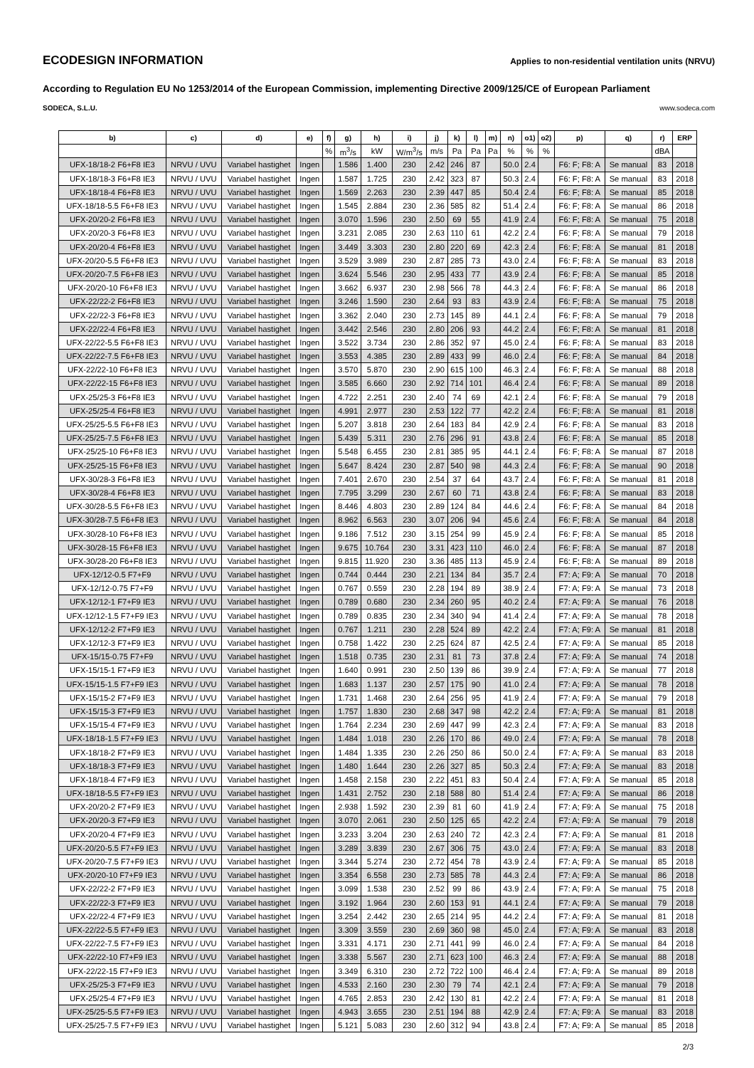ECODESIGN INFORMATION
Applies to non-residential ventilation units (NRVU)
According to Regulation EU No 1253/2014 of the European Commission, implementing Directive 2009/125/CE of European Parliament
SODECA, S.L.U. www.sodeca.com
| b) | c) | d) | e) | f) | g) | h) | i) | j) | k) | l) | m) | n) | o1) | o2) | p) | q) | r) | ERP |
| --- | --- | --- | --- | --- | --- | --- | --- | --- | --- | --- | --- | --- | --- | --- | --- | --- | --- | --- |
| | | | | % | m<sup>3</sup>/s | kW | W/m<sup>3</sup>/s | m/s | Pa | Pa | Pa | % | % | % | | | dBA | |
| UFX-18/18-2 F6+F8 IE3 | NRVU / UVU | Variabel hastighet | Ingen | | 1.586 | 1.400 | 230 | 2.42 | 246 | 87 | | 50.0 | 2.4 | | F6: F; F8: A | Se manual | 83 | 2018 |
| UFX-18/18-3 F6+F8 IE3 | NRVU / UVU | Variabel hastighet | Ingen | | 1.587 | 1.725 | 230 | 2.42 | 323 | 87 | | 50.3 | 2.4 | | F6: F; F8: A | Se manual | 83 | 2018 |
| UFX-18/18-4 F6+F8 IE3 | NRVU / UVU | Variabel hastighet | Ingen | | 1.569 | 2.263 | 230 | 2.39 | 447 | 85 | | 50.4 | 2.4 | | F6: F; F8: A | Se manual | 85 | 2018 |
| UFX-18/18-5.5 F6+F8 IE3 | NRVU / UVU | Variabel hastighet | Ingen | | 1.545 | 2.884 | 230 | 2.36 | 585 | 82 | | 51.4 | 2.4 | | F6: F; F8: A | Se manual | 86 | 2018 |
| UFX-20/20-2 F6+F8 IE3 | NRVU / UVU | Variabel hastighet | Ingen | | 3.070 | 1.596 | 230 | 2.50 | 69 | 55 | | 41.9 | 2.4 | | F6: F; F8: A | Se manual | 75 | 2018 |
| UFX-20/20-3 F6+F8 IE3 | NRVU / UVU | Variabel hastighet | Ingen | | 3.231 | 2.085 | 230 | 2.63 | 110 | 61 | | 42.2 | 2.4 | | F6: F; F8: A | Se manual | 79 | 2018 |
| UFX-20/20-4 F6+F8 IE3 | NRVU / UVU | Variabel hastighet | Ingen | | 3.449 | 3.303 | 230 | 2.80 | 220 | 69 | | 42.3 | 2.4 | | F6: F; F8: A | Se manual | 81 | 2018 |
| UFX-20/20-5.5 F6+F8 IE3 | NRVU / UVU | Variabel hastighet | Ingen | | 3.529 | 3.989 | 230 | 2.87 | 285 | 73 | | 43.0 | 2.4 | | F6: F; F8: A | Se manual | 83 | 2018 |
| UFX-20/20-7.5 F6+F8 IE3 | NRVU / UVU | Variabel hastighet | Ingen | | 3.624 | 5.546 | 230 | 2.95 | 433 | 77 | | 43.9 | 2.4 | | F6: F; F8: A | Se manual | 85 | 2018 |
| UFX-20/20-10 F6+F8 IE3 | NRVU / UVU | Variabel hastighet | Ingen | | 3.662 | 6.937 | 230 | 2.98 | 566 | 78 | | 44.3 | 2.4 | | F6: F; F8: A | Se manual | 86 | 2018 |
| UFX-22/22-2 F6+F8 IE3 | NRVU / UVU | Variabel hastighet | Ingen | | 3.246 | 1.590 | 230 | 2.64 | 93 | 83 | | 43.9 | 2.4 | | F6: F; F8: A | Se manual | 75 | 2018 |
| UFX-22/22-3 F6+F8 IE3 | NRVU / UVU | Variabel hastighet | Ingen | | 3.362 | 2.040 | 230 | 2.73 | 145 | 89 | | 44.1 | 2.4 | | F6: F; F8: A | Se manual | 79 | 2018 |
| UFX-22/22-4 F6+F8 IE3 | NRVU / UVU | Variabel hastighet | Ingen | | 3.442 | 2.546 | 230 | 2.80 | 206 | 93 | | 44.2 | 2.4 | | F6: F; F8: A | Se manual | 81 | 2018 |
| UFX-22/22-5.5 F6+F8 IE3 | NRVU / UVU | Variabel hastighet | Ingen | | 3.522 | 3.734 | 230 | 2.86 | 352 | 97 | | 45.0 | 2.4 | | F6: F; F8: A | Se manual | 83 | 2018 |
| UFX-22/22-7.5 F6+F8 IE3 | NRVU / UVU | Variabel hastighet | Ingen | | 3.553 | 4.385 | 230 | 2.89 | 433 | 99 | | 46.0 | 2.4 | | F6: F; F8: A | Se manual | 84 | 2018 |
| UFX-22/22-10 F6+F8 IE3 | NRVU / UVU | Variabel hastighet | Ingen | | 3.570 | 5.870 | 230 | 2.90 | 615 | 100 | | 46.3 | 2.4 | | F6: F; F8: A | Se manual | 88 | 2018 |
| UFX-22/22-15 F6+F8 IE3 | NRVU / UVU | Variabel hastighet | Ingen | | 3.585 | 6.660 | 230 | 2.92 | 714 | 101 | | 46.4 | 2.4 | | F6: F; F8: A | Se manual | 89 | 2018 |
| UFX-25/25-3 F6+F8 IE3 | NRVU / UVU | Variabel hastighet | Ingen | | 4.722 | 2.251 | 230 | 2.40 | 74 | 69 | | 42.1 | 2.4 | | F6: F; F8: A | Se manual | 79 | 2018 |
| UFX-25/25-4 F6+F8 IE3 | NRVU / UVU | Variabel hastighet | Ingen | | 4.991 | 2.977 | 230 | 2.53 | 122 | 77 | | 42.2 | 2.4 | | F6: F; F8: A | Se manual | 81 | 2018 |
| UFX-25/25-5.5 F6+F8 IE3 | NRVU / UVU | Variabel hastighet | Ingen | | 5.207 | 3.818 | 230 | 2.64 | 183 | 84 | | 42.9 | 2.4 | | F6: F; F8: A | Se manual | 83 | 2018 |
| UFX-25/25-7.5 F6+F8 IE3 | NRVU / UVU | Variabel hastighet | Ingen | | 5.439 | 5.311 | 230 | 2.76 | 296 | 91 | | 43.8 | 2.4 | | F6: F; F8: A | Se manual | 85 | 2018 |
| UFX-25/25-10 F6+F8 IE3 | NRVU / UVU | Variabel hastighet | Ingen | | 5.548 | 6.455 | 230 | 2.81 | 385 | 95 | | 44.1 | 2.4 | | F6: F; F8: A | Se manual | 87 | 2018 |
| UFX-25/25-15 F6+F8 IE3 | NRVU / UVU | Variabel hastighet | Ingen | | 5.647 | 8.424 | 230 | 2.87 | 540 | 98 | | 44.3 | 2.4 | | F6: F; F8: A | Se manual | 90 | 2018 |
| UFX-30/28-3 F6+F8 IE3 | NRVU / UVU | Variabel hastighet | Ingen | | 7.401 | 2.670 | 230 | 2.54 | 37 | 64 | | 43.7 | 2.4 | | F6: F; F8: A | Se manual | 81 | 2018 |
| UFX-30/28-4 F6+F8 IE3 | NRVU / UVU | Variabel hastighet | Ingen | | 7.795 | 3.299 | 230 | 2.67 | 60 | 71 | | 43.8 | 2.4 | | F6: F; F8: A | Se manual | 83 | 2018 |
| UFX-30/28-5.5 F6+F8 IE3 | NRVU / UVU | Variabel hastighet | Ingen | | 8.446 | 4.803 | 230 | 2.89 | 124 | 84 | | 44.6 | 2.4 | | F6: F; F8: A | Se manual | 84 | 2018 |
| UFX-30/28-7.5 F6+F8 IE3 | NRVU / UVU | Variabel hastighet | Ingen | | 8.962 | 6.563 | 230 | 3.07 | 206 | 94 | | 45.6 | 2.4 | | F6: F; F8: A | Se manual | 84 | 2018 |
| UFX-30/28-10 F6+F8 IE3 | NRVU / UVU | Variabel hastighet | Ingen | | 9.186 | 7.512 | 230 | 3.15 | 254 | 99 | | 45.9 | 2.4 | | F6: F; F8: A | Se manual | 85 | 2018 |
| UFX-30/28-15 F6+F8 IE3 | NRVU / UVU | Variabel hastighet | Ingen | | 9.675 | 10.764 | 230 | 3.31 | 423 | 110 | | 46.0 | 2.4 | | F6: F; F8: A | Se manual | 87 | 2018 |
| UFX-30/28-20 F6+F8 IE3 | NRVU / UVU | Variabel hastighet | Ingen | | 9.815 | 11.920 | 230 | 3.36 | 485 | 113 | | 45.9 | 2.4 | | F6: F; F8: A | Se manual | 89 | 2018 |
| UFX-12/12-0.5 F7+F9 | NRVU / UVU | Variabel hastighet | Ingen | | 0.744 | 0.444 | 230 | 2.21 | 134 | 84 | | 35.7 | 2.4 | | F7: A; F9: A | Se manual | 70 | 2018 |
| UFX-12/12-0.75 F7+F9 | NRVU / UVU | Variabel hastighet | Ingen | | 0.767 | 0.559 | 230 | 2.28 | 194 | 89 | | 38.9 | 2.4 | | F7: A; F9: A | Se manual | 73 | 2018 |
| UFX-12/12-1 F7+F9 IE3 | NRVU / UVU | Variabel hastighet | Ingen | | 0.789 | 0.680 | 230 | 2.34 | 260 | 95 | | 40.2 | 2.4 | | F7: A; F9: A | Se manual | 76 | 2018 |
| UFX-12/12-1.5 F7+F9 IE3 | NRVU / UVU | Variabel hastighet | Ingen | | 0.789 | 0.835 | 230 | 2.34 | 340 | 94 | | 41.4 | 2.4 | | F7: A; F9: A | Se manual | 78 | 2018 |
| UFX-12/12-2 F7+F9 IE3 | NRVU / UVU | Variabel hastighet | Ingen | | 0.767 | 1.211 | 230 | 2.28 | 524 | 89 | | 42.2 | 2.4 | | F7: A; F9: A | Se manual | 81 | 2018 |
| UFX-12/12-3 F7+F9 IE3 | NRVU / UVU | Variabel hastighet | Ingen | | 0.758 | 1.422 | 230 | 2.25 | 624 | 87 | | 42.5 | 2.4 | | F7: A; F9: A | Se manual | 85 | 2018 |
| UFX-15/15-0.75 F7+F9 | NRVU / UVU | Variabel hastighet | Ingen | | 1.518 | 0.735 | 230 | 2.31 | 81 | 73 | | 37.8 | 2.4 | | F7: A; F9: A | Se manual | 74 | 2018 |
| UFX-15/15-1 F7+F9 IE3 | NRVU / UVU | Variabel hastighet | Ingen | | 1.640 | 0.991 | 230 | 2.50 | 139 | 86 | | 39.9 | 2.4 | | F7: A; F9: A | Se manual | 77 | 2018 |
| UFX-15/15-1.5 F7+F9 IE3 | NRVU / UVU | Variabel hastighet | Ingen | | 1.683 | 1.137 | 230 | 2.57 | 175 | 90 | | 41.0 | 2.4 | | F7: A; F9: A | Se manual | 78 | 2018 |
| UFX-15/15-2 F7+F9 IE3 | NRVU / UVU | Variabel hastighet | Ingen | | 1.731 | 1.468 | 230 | 2.64 | 256 | 95 | | 41.9 | 2.4 | | F7: A; F9: A | Se manual | 79 | 2018 |
| UFX-15/15-3 F7+F9 IE3 | NRVU / UVU | Variabel hastighet | Ingen | | 1.757 | 1.830 | 230 | 2.68 | 347 | 98 | | 42.2 | 2.4 | | F7: A; F9: A | Se manual | 81 | 2018 |
| UFX-15/15-4 F7+F9 IE3 | NRVU / UVU | Variabel hastighet | Ingen | | 1.764 | 2.234 | 230 | 2.69 | 447 | 99 | | 42.3 | 2.4 | | F7: A; F9: A | Se manual | 83 | 2018 |
| UFX-18/18-1.5 F7+F9 IE3 | NRVU / UVU | Variabel hastighet | Ingen | | 1.484 | 1.018 | 230 | 2.26 | 170 | 86 | | 49.0 | 2.4 | | F7: A; F9: A | Se manual | 78 | 2018 |
| UFX-18/18-2 F7+F9 IE3 | NRVU / UVU | Variabel hastighet | Ingen | | 1.484 | 1.335 | 230 | 2.26 | 250 | 86 | | 50.0 | 2.4 | | F7: A; F9: A | Se manual | 83 | 2018 |
| UFX-18/18-3 F7+F9 IE3 | NRVU / UVU | Variabel hastighet | Ingen | | 1.480 | 1.644 | 230 | 2.26 | 327 | 85 | | 50.3 | 2.4 | | F7: A; F9: A | Se manual | 83 | 2018 |
| UFX-18/18-4 F7+F9 IE3 | NRVU / UVU | Variabel hastighet | Ingen | | 1.458 | 2.158 | 230 | 2.22 | 451 | 83 | | 50.4 | 2.4 | | F7: A; F9: A | Se manual | 85 | 2018 |
| UFX-18/18-5.5 F7+F9 IE3 | NRVU / UVU | Variabel hastighet | Ingen | | 1.431 | 2.752 | 230 | 2.18 | 588 | 80 | | 51.4 | 2.4 | | F7: A; F9: A | Se manual | 86 | 2018 |
| UFX-20/20-2 F7+F9 IE3 | NRVU / UVU | Variabel hastighet | Ingen | | 2.938 | 1.592 | 230 | 2.39 | 81 | 60 | | 41.9 | 2.4 | | F7: A; F9: A | Se manual | 75 | 2018 |
| UFX-20/20-3 F7+F9 IE3 | NRVU / UVU | Variabel hastighet | Ingen | | 3.070 | 2.061 | 230 | 2.50 | 125 | 65 | | 42.2 | 2.4 | | F7: A; F9: A | Se manual | 79 | 2018 |
| UFX-20/20-4 F7+F9 IE3 | NRVU / UVU | Variabel hastighet | Ingen | | 3.233 | 3.204 | 230 | 2.63 | 240 | 72 | | 42.3 | 2.4 | | F7: A; F9: A | Se manual | 81 | 2018 |
| UFX-20/20-5.5 F7+F9 IE3 | NRVU / UVU | Variabel hastighet | Ingen | | 3.289 | 3.839 | 230 | 2.67 | 306 | 75 | | 43.0 | 2.4 | | F7: A; F9: A | Se manual | 83 | 2018 |
| UFX-20/20-7.5 F7+F9 IE3 | NRVU / UVU | Variabel hastighet | Ingen | | 3.344 | 5.274 | 230 | 2.72 | 454 | 78 | | 43.9 | 2.4 | | F7: A; F9: A | Se manual | 85 | 2018 |
| UFX-20/20-10 F7+F9 IE3 | NRVU / UVU | Variabel hastighet | Ingen | | 3.354 | 6.558 | 230 | 2.73 | 585 | 78 | | 44.3 | 2.4 | | F7: A; F9: A | Se manual | 86 | 2018 |
| UFX-22/22-2 F7+F9 IE3 | NRVU / UVU | Variabel hastighet | Ingen | | 3.099 | 1.538 | 230 | 2.52 | 99 | 86 | | 43.9 | 2.4 | | F7: A; F9: A | Se manual | 75 | 2018 |
| UFX-22/22-3 F7+F9 IE3 | NRVU / UVU | Variabel hastighet | Ingen | | 3.192 | 1.964 | 230 | 2.60 | 153 | 91 | | 44.1 | 2.4 | | F7: A; F9: A | Se manual | 79 | 2018 |
| UFX-22/22-4 F7+F9 IE3 | NRVU / UVU | Variabel hastighet | Ingen | | 3.254 | 2.442 | 230 | 2.65 | 214 | 95 | | 44.2 | 2.4 | | F7: A; F9: A | Se manual | 81 | 2018 |
| UFX-22/22-5.5 F7+F9 IE3 | NRVU / UVU | Variabel hastighet | Ingen | | 3.309 | 3.559 | 230 | 2.69 | 360 | 98 | | 45.0 | 2.4 | | F7: A; F9: A | Se manual | 83 | 2018 |
| UFX-22/22-7.5 F7+F9 IE3 | NRVU / UVU | Variabel hastighet | Ingen | | 3.331 | 4.171 | 230 | 2.71 | 441 | 99 | | 46.0 | 2.4 | | F7: A; F9: A | Se manual | 84 | 2018 |
| UFX-22/22-10 F7+F9 IE3 | NRVU / UVU | Variabel hastighet | Ingen | | 3.338 | 5.567 | 230 | 2.71 | 623 | 100 | | 46.3 | 2.4 | | F7: A; F9: A | Se manual | 88 | 2018 |
| UFX-22/22-15 F7+F9 IE3 | NRVU / UVU | Variabel hastighet | Ingen | | 3.349 | 6.310 | 230 | 2.72 | 722 | 100 | | 46.4 | 2.4 | | F7: A; F9: A | Se manual | 89 | 2018 |
| UFX-25/25-3 F7+F9 IE3 | NRVU / UVU | Variabel hastighet | Ingen | | 4.533 | 2.160 | 230 | 2.30 | 79 | 74 | | 42.1 | 2.4 | | F7: A; F9: A | Se manual | 79 | 2018 |
| UFX-25/25-4 F7+F9 IE3 | NRVU / UVU | Variabel hastighet | Ingen | | 4.765 | 2.853 | 230 | 2.42 | 130 | 81 | | 42.2 | 2.4 | | F7: A; F9: A | Se manual | 81 | 2018 |
| UFX-25/25-5.5 F7+F9 IE3 | NRVU / UVU | Variabel hastighet | Ingen | | 4.943 | 3.655 | 230 | 2.51 | 194 | 88 | | 42.9 | 2.4 | | F7: A; F9: A | Se manual | 83 | 2018 |
| UFX-25/25-7.5 F7+F9 IE3 | NRVU / UVU | Variabel hastighet | Ingen | | 5.121 | 5.083 | 230 | 2.60 | 312 | 94 | | 43.8 | 2.4 | | F7: A; F9: A | Se manual | 85 | 2018 |
2/3